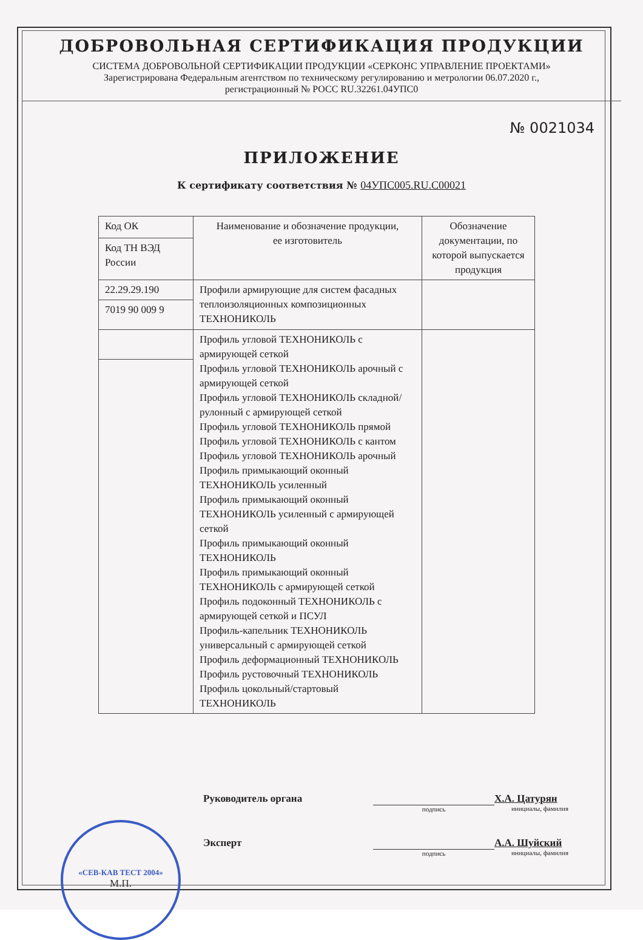ДОБРОВОЛЬНАЯ СЕРТИФИКАЦИЯ ПРОДУКЦИИ
СИСТЕМА ДОБРОВОЛЬНОЙ СЕРТИФИКАЦИИ ПРОДУКЦИИ «СЕРКОНС УПРАВЛЕНИЕ ПРОЕКТАМИ»
Зарегистрирована Федеральным агентством по техническому регулированию и метрологии 06.07.2020 г.,
регистрационный № РОСС RU.32261.04УПС0
№ 0021034
ПРИЛОЖЕНИЕ
К сертификату соответствия № 04УПС005.RU.С00021
| Код ОК | Наименование и обозначение продукции, ее изготовитель | Обозначение документации, по которой выпускается продукция |
| Код ТН ВЭД России | | |
| 22.29.29.190 | Профили армирующие для систем фасадных теплоизоляционных композиционных ТЕХНОНИКОЛЬ | |
| 7019 90 009 9 | | |
| | Профиль угловой ТЕХНОНИКОЛЬ с армирующей сеткой Профиль угловой ТЕХНОНИКОЛЬ арочный с армирующей сеткой Профиль угловой ТЕХНОНИКОЛЬ складной/рулонный с армирующей сеткой Профиль угловой ТЕХНОНИКОЛЬ прямой Профиль угловой ТЕХНОНИКОЛЬ с кантом Профиль угловой ТЕХНОНИКОЛЬ арочный Профиль примыкающий оконный ТЕХНОНИКОЛЬ усиленный Профиль примыкающий оконный ТЕХНОНИКОЛЬ усиленный с армирующей сеткой Профиль примыкающий оконный ТЕХНОНИКОЛЬ Профиль примыкающий оконный ТЕХНОНИКОЛЬ с армирующей сеткой Профиль подоконный ТЕХНОНИКОЛЬ с армирующей сеткой и ПСУЛ Профиль-капельник ТЕХНОНИКОЛЬ универсальный с армирующей сеткой Профиль деформационный ТЕХНОНИКОЛЬ Профиль рустовочный ТЕХНОНИКОЛЬ Профиль цокольный/стартовый ТЕХНОНИКОЛЬ | |
Руководитель органа
подпись
Х.А. Цатурян
инициалы, фамилия
Эксперт
подпись
А.А. Шуйский
инициалы, фамилия
«СЕВ-КАВ ТЕСТ 2004»
М.П.